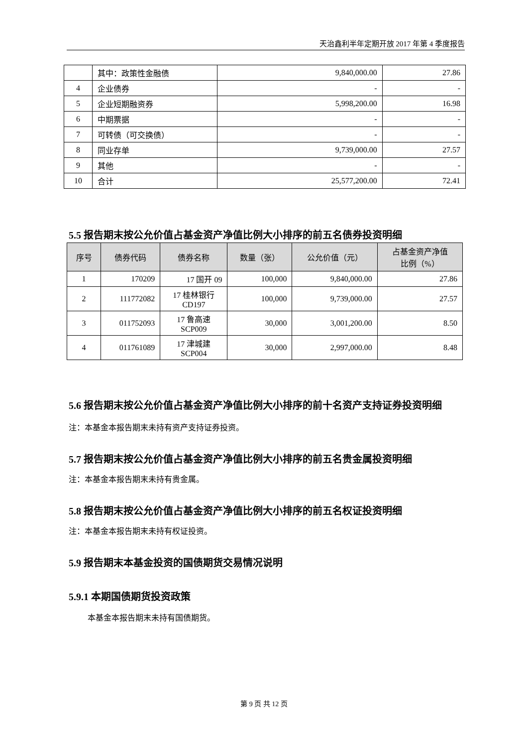天治鑫利半年定期开放 2017 年第 4 季度报告
| | 其中：政策性金融债 | 9,840,000.00 | 27.86 |
| 4 | 企业债券 | - | - |
| 5 | 企业短期融资券 | 5,998,200.00 | 16.98 |
| 6 | 中期票据 | - | - |
| 7 | 可转债（可交换债） | - | - |
| 8 | 同业存单 | 9,739,000.00 | 27.57 |
| 9 | 其他 | - | - |
| 10 | 合计 | 25,577,200.00 | 72.41 |
5.5 报告期末按公允价值占基金资产净值比例大小排序的前五名债券投资明细
| 序号 | 债券代码 | 债券名称 | 数量（张） | 公允价值（元） | 占基金资产净值 比例（%） |
| --- | --- | --- | --- | --- | --- |
| 1 | 170209 | 17 国开 09 | 100,000 | 9,840,000.00 | 27.86 |
| 2 | 111772082 | 17 桂林银行 CD197 | 100,000 | 9,739,000.00 | 27.57 |
| 3 | 011752093 | 17 鲁高速 SCP009 | 30,000 | 3,001,200.00 | 8.50 |
| 4 | 011761089 | 17 津城建 SCP004 | 30,000 | 2,997,000.00 | 8.48 |
5.6 报告期末按公允价值占基金资产净值比例大小排序的前十名资产支持证券投资明细
注：本基金本报告期末未持有资产支持证券投资。
5.7 报告期末按公允价值占基金资产净值比例大小排序的前五名贵金属投资明细
注：本基金本报告期末未持有贵金属。
5.8 报告期末按公允价值占基金资产净值比例大小排序的前五名权证投资明细
注：本基金本报告期末未持有权证投资。
5.9 报告期末本基金投资的国债期货交易情况说明
5.9.1 本期国债期货投资政策
本基金本报告期末未持有国债期货。
第 9 页 共 12 页